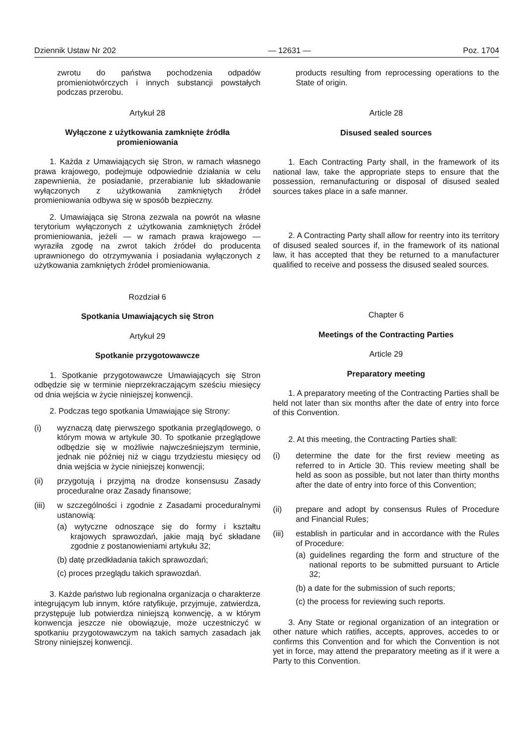Dziennik Ustaw Nr 202 — 12631 — Poz. 1704
zwrotu do państwa pochodzenia odpadów promieniotwórczych i innych substancji powstałych podczas przerobu.
Artykuł 28
Wyłączone z użytkowania zamknięte źródła promieniowania
1. Każda z Umawiających się Stron, w ramach własnego prawa krajowego, podejmuje odpowiednie działania w celu zapewnienia, że posiadanie, przerabianie lub składowanie wyłączonych z użytkowania zamkniętych źródeł promieniowania odbywa się w sposób bezpieczny.
2. Umawiająca się Strona zezwala na powrót na własne terytorium wyłączonych z użytkowania zamkniętych źródeł promieniowania, jeżeli — w ramach prawa krajowego — wyraziła zgodę na zwrot takich źródeł do producenta uprawnionego do otrzymywania i posiadania wyłączonych z użytkowania zamkniętych źródeł promieniowania.
Rozdział 6
Spotkania Umawiających się Stron
Artykuł 29
Spotkanie przygotowawcze
1. Spotkanie przygotowawcze Umawiających się Stron odbędzie się w terminie nieprzekraczającym sześciu miesięcy od dnia wejścia w życie niniejszej konwencji.
2. Podczas tego spotkania Umawiające się Strony:
(i) wyznaczą datę pierwszego spotkania przeglądowego, o którym mowa w artykule 30. To spotkanie przeglądowe odbędzie się w możliwie najwcześniejszym terminie, jednak nie później niż w ciągu trzydziestu miesięcy od dnia wejścia w życie niniejszej konwencji;
(ii) przygotują i przyjmą na drodze konsensusu Zasady proceduralne oraz Zasady finansowe;
(iii) w szczególności i zgodnie z Zasadami proceduralnymi ustanowią:
(a) wytyczne odnoszące się do formy i kształtu krajowych sprawozdań, jakie mają być składane zgodnie z postanowieniami artykułu 32;
(b) datę przedkładania takich sprawozdań;
(c) proces przeglądu takich sprawozdań.
3. Każde państwo lub regionalna organizacja o charakterze integrującym lub innym, które ratyfikuje, przyjmuje, zatwierdza, przystępuje lub potwierdza niniejszą konwencję, a w którym konwencja jeszcze nie obowiązuje, może uczestniczyć w spotkaniu przygotowawczym na takich samych zasadach jak Strony niniejszej konwencji.
products resulting from reprocessing operations to the State of origin.
Article 28
Disused sealed sources
1. Each Contracting Party shall, in the framework of its national law, take the appropriate steps to ensure that the possession, remanufacturing or disposal of disused sealed sources takes place in a safe manner.
2. A Contracting Party shall allow for reentry into its territory of disused sealed sources if, in the framework of its national law, it has accepted that they be returned to a manufacturer qualified to receive and possess the disused sealed sources.
Chapter 6
Meetings of the Contracting Parties
Article 29
Preparatory meeting
1. A preparatory meeting of the Contracting Parties shall be held not later than six months after the date of entry into force of this Convention.
2. At this meeting, the Contracting Parties shall:
(i) determine the date for the first review meeting as referred to in Article 30. This review meeting shall be held as soon as possible, but not later than thirty months after the date of entry into force of this Convention;
(ii) prepare and adopt by consensus Rules of Procedure and Financial Rules;
(iii) establish in particular and in accordance with the Rules of Procedure:
(a) guidelines regarding the form and structure of the national reports to be submitted pursuant to Article 32;
(b) a date for the submission of such reports;
(c) the process for reviewing such reports.
3. Any State or regional organization of an integration or other nature which ratifies, accepts, approves, accedes to or confirms this Convention and for which the Convention is not yet in force, may attend the preparatory meeting as if it were a Party to this Convention.